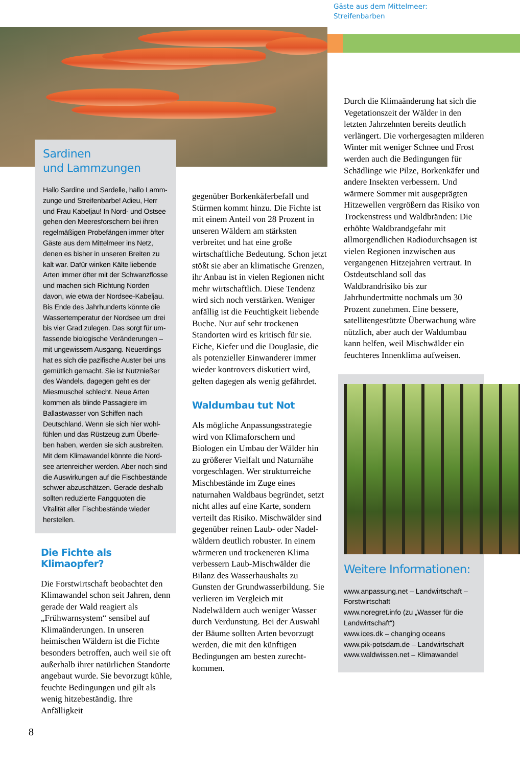Sardinen
und Lammzungen
Hallo Sardine und Sardelle, hallo Lamm­zunge und Streifenbarbe! Adieu, Herr und Frau Kabeljau! In Nord- und Ostsee gehen den Meeresforschern bei ihren regelmäßigen Probefängen immer öfter Gäste aus dem Mittelmeer ins Netz, denen es bisher in unseren Breiten zu kalt war. Dafür winken Kälte liebende Arten immer öfter mit der Schwanzflos­se und machen sich Richtung Norden davon, wie etwa der Nordsee-Kabeljau. Bis Ende des Jahrhunderts könnte die Wassertemperatur der Nordsee um drei bis vier Grad zulegen. Das sorgt für um­fassende biologische Veränderungen – mit ungewissem Ausgang. Neuerdings hat es sich die pazifische Auster bei uns gemütlich gemacht. Sie ist Nutz­nießer des Wandels, dagegen geht es der Miesmuschel schlecht. Neue Arten kommen als blinde Passagiere im Ballastwasser von Schiffen nach Deutschland. Wenn sie sich hier wohl­fühlen und das Rüstzeug zum Überle­ben haben, werden sie sich ausbreiten. Mit dem Klimawandel könnte die Nord­see artenreicher werden. Aber noch sind die Auswirkungen auf die Fisch­bestände schwer abzuschätzen. Gerade deshalb sollten reduzierte Fangquoten die Vitalität aller Fischbestände wieder herstellen.
Die Fichte als Klimaopfer?
Die Forstwirtschaft beobachtet den Klimawandel schon seit Jahren, denn gerade der Wald reagiert als „Frühwarnsystem“ sensibel auf Klimaänderungen. In unseren heimischen Wäldern ist die Fichte besonders betroffen, auch weil sie oft außerhalb ihrer natürlichen Standorte angebaut wurde. Sie bevorzugt kühle, feuch­te Bedingungen und gilt als wenig hitzebeständig. Ihre Anfälligkeit
gegenüber Borkenkäferbefall und Stürmen kommt hinzu. Die Fichte ist mit einem Anteil von 28 Prozent in unseren Wäldern am stärksten verbreitet und hat eine große wirtschaftliche Bedeutung. Schon jetzt stößt sie aber an klimatische Grenzen, ihr Anbau ist in vielen Regionen nicht mehr wirtschaft­lich. Diese Tendenz wird sich noch verstärken. Weniger anfällig ist die Feuchtigkeit liebende Buche. Nur auf sehr trockenen Standorten wird es kritisch für sie. Eiche, Kiefer und die Douglasie, die als poten­zieller Einwanderer immer wieder kontrovers diskutiert wird, gelten dagegen als wenig gefährdet.
Waldumbau tut Not
Als mögliche Anpassungsstrategie wird von Klimaforschern und Biologen ein Umbau der Wälder hin zu größerer Vielfalt und Naturnähe vorgeschlagen. Wer strukturreiche Mischbestände im Zuge eines naturnahen Waldbaus begründet, setzt nicht alles auf eine Karte, sondern verteilt das Risiko. Mischwälder sind gegen­über reinen Laub- oder Nadel­wäldern deutlich robuster. In einem wärmeren und trockeneren Klima verbessern Laub-Misch­wälder die Bilanz des Wasser­haushalts zu Gunsten der Grund­wasserbildung. Sie verlieren im Vergleich mit Nadelwäldern auch weniger Wasser durch Verdunstung. Bei der Auswahl der Bäume sollten Arten bevorzugt werden, die mit den künftigen Bedingungen am besten zurecht­kommen.
Gäste aus dem Mittelmeer:
Streifenbarben
Durch die Klimaänderung hat sich die Vegetationszeit der Wälder in den letzten Jahrzehnten bereits deutlich verlängert. Die vorher­gesagten milderen Winter mit weniger Schnee und Frost wer­den auch die Bedingungen für Schädlinge wie Pilze, Borkenkäfer und andere Insekten verbessern. Und wärmere Sommer mit ausge­prägten Hitzewellen vergrößern das Risiko von Trockenstress und Waldbränden: Die erhöhte Wald­brandgefahr mit allmorgend­lichen Radiodurchsagen ist vielen Regionen inzwischen aus vergangenen Hitzejahren ver­traut. In Ostdeutschland soll das Waldbrandrisiko bis zur Jahrhundertmitte nochmals um 30 Prozent zunehmen. Eine bes­sere, satellitengestützte Überwa­chung wäre nützlich, aber auch der Waldumbau kann helfen, weil Mischwälder ein feuchteres Innenklima aufweisen.
Weitere Informationen:
www.anpassung.net – Landwirtschaft – Forstwirtschaft
www.noregret.info (zu „Wasser für die Landwirtschaft“)
www.ices.dk – changing oceans
www.pik-potsdam.de – Landwirtschaft
www.waldwissen.net – Klimawandel
8